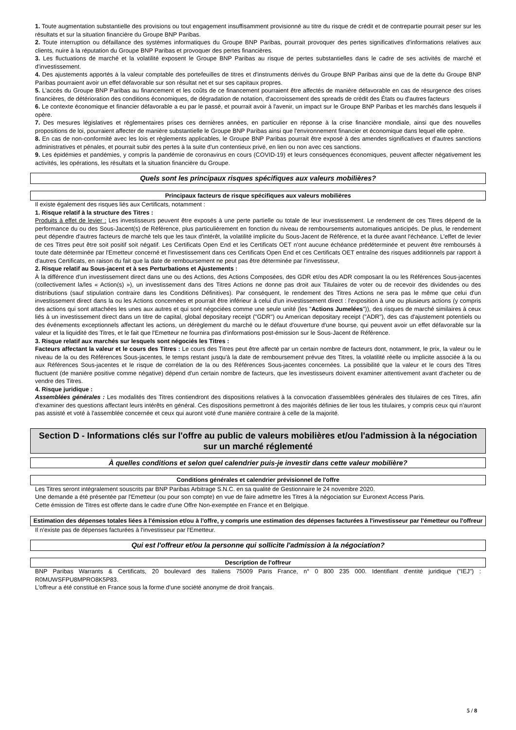1. Toute augmentation substantielle des provisions ou tout engagement insuffisamment provisionné au titre du risque de crédit et de contrepartie pourrait peser sur les résultats et sur la situation financière du Groupe BNP Paribas.
2. Toute interruption ou défaillance des systèmes informatiques du Groupe BNP Paribas, pourrait provoquer des pertes significatives d'informations relatives aux clients, nuire à la réputation du Groupe BNP Paribas et provoquer des pertes financières.
3. Les fluctuations de marché et la volatilité exposent le Groupe BNP Paribas au risque de pertes substantielles dans le cadre de ses activités de marché et d'investissement.
4. Des ajustements apportés à la valeur comptable des portefeuilles de titres et d'instruments dérivés du Groupe BNP Paribas ainsi que de la dette du Groupe BNP Paribas pourraient avoir un effet défavorable sur son résultat net et sur ses capitaux propres.
5. L'accès du Groupe BNP Paribas au financement et les coûts de ce financement pourraient être affectés de manière défavorable en cas de résurgence des crises financières, de détérioration des conditions économiques, de dégradation de notation, d'accroissement des spreads de crédit des États ou d'autres facteurs
6. Le contexte économique et financier défavorable a eu par le passé, et pourrait avoir à l'avenir, un impact sur le Groupe BNP Paribas et les marchés dans lesquels il opère.
7. Des mesures législatives et réglementaires prises ces dernières années, en particulier en réponse à la crise financière mondiale, ainsi que des nouvelles propositions de loi, pourraient affecter de manière substantielle le Groupe BNP Paribas ainsi que l'environnement financier et économique dans lequel elle opère.
8. En cas de non-conformité avec les lois et règlements applicables, le Groupe BNP Paribas pourrait être exposé à des amendes significatives et d'autres sanctions administratives et pénales, et pourrait subir des pertes à la suite d'un contentieux privé, en lien ou non avec ces sanctions.
9. Les épidémies et pandémies, y compris la pandémie de coronavirus en cours (COVID-19) et leurs conséquences économiques, peuvent affecter négativement les activités, les opérations, les résultats et la situation financière du Groupe.
Quels sont les principaux risques spécifiques aux valeurs mobilières?
Principaux facteurs de risque spécifiques aux valeurs mobilières
Il existe également des risques liés aux Certificats, notamment :
1. Risque relatif à la structure des Titres :
Produits à effet de levier : Les investisseurs peuvent être exposés à une perte partielle ou totale de leur investissement. Le rendement de ces Titres dépend de la performance du ou des Sous-Jacent(s) de Référence, plus particulièrement en fonction du niveau de remboursements automatiques anticipés. De plus, le rendement peut dépendre d'autres facteurs de marché tels que les taux d'intérêt, la volatilité implicite du Sous-Jacent de Référence, et la durée avant l'échéance. L'effet de levier de ces Titres peut être soit positif soit négatif. Les Certificats Open End et les Certificats OET n'ont aucune échéance prédéterminée et peuvent être remboursés à toute date déterminée par l'Emetteur concerné et l'investissement dans ces Certificats Open End et ces Certificats OET entraîne des risques additionnels par rapport à d'autres Certificats, en raison du fait que la date de remboursement ne peut pas être déterminée par l'investisseur,
2. Risque relatif au Sous-jacent et à ses Perturbations et Ajustements :
À la différence d'un investissement direct dans une ou des Actions, des Actions Composées, des GDR et/ou des ADR composant la ou les Références Sous-jacentes (collectivement la/les « Action(s) »), un investissement dans des Titres Actions ne donne pas droit aux Titulaires de voter ou de recevoir des dividendes ou des distributions (sauf stipulation contraire dans les Conditions Définitives). Par conséquent, le rendement des Titres Actions ne sera pas le même que celui d'un investissement direct dans la ou les Actions concernées et pourrait être inférieur à celui d'un investissement direct : l'exposition à une ou plusieurs actions (y compris des actions qui sont attachées les unes aux autres et qui sont négociées comme une seule unité (les "Actions Jumelées")), des risques de marché similaires à ceux liés à un investissement direct dans un titre de capital, global depositary receipt ("GDR") ou American depositary receipt ("ADR"), des cas d'ajustement potentiels ou des événements exceptionnels affectant les actions, un dérèglement du marché ou le défaut d'ouverture d'une bourse, qui peuvent avoir un effet défavorable sur la valeur et la liquidité des Titres, et le fait que l'Emetteur ne fournira pas d'informations post-émission sur le Sous-Jacent de Référence.
3. Risque relatif aux marchés sur lesquels sont négociés les Titres :
Facteurs affectant la valeur et le cours des Titres : Le cours des Titres peut être affecté par un certain nombre de facteurs dont, notamment, le prix, la valeur ou le niveau de la ou des Références Sous-jacentes, le temps restant jusqu'à la date de remboursement prévue des Titres, la volatilité réelle ou implicite associée à la ou aux Références Sous-jacentes et le risque de corrélation de la ou des Références Sous-jacentes concernées. La possibilité que la valeur et le cours des Titres fluctuent (de manière positive comme négative) dépend d'un certain nombre de facteurs, que les investisseurs doivent examiner attentivement avant d'acheter ou de vendre des Titres.
4. Risque juridique :
Assemblées générales : Les modalités des Titres contiendront des dispositions relatives à la convocation d'assemblées générales des titulaires de ces Titres, afin d'examiner des questions affectant leurs intérêts en général. Ces dispositions permettront à des majorités définies de lier tous les titulaires, y compris ceux qui n'auront pas assisté et voté à l'assemblée concernée et ceux qui auront voté d'une manière contraire à celle de la majorité.
Section D - Informations clés sur l'offre au public de valeurs mobilières et/ou l'admission à la négociation sur un marché réglementé
À quelles conditions et selon quel calendrier puis-je investir dans cette valeur mobilière?
Conditions générales et calendrier prévisionnel de l'offre
Les Titres seront intégralement souscrits par BNP Paribas Arbitrage S.N.C. en sa qualité de Gestionnaire le 24 novembre 2020.
Une demande a été présentée par l'Emetteur (ou pour son compte) en vue de faire admettre les Titres à la négociation sur Euronext Access Paris.
Cette émission de Titres est offerte dans le cadre d'une Offre Non-exemptée en France et en Belgique.
Estimation des dépenses totales liées à l'émission et/ou à l'offre, y compris une estimation des dépenses facturées à l'investisseur par l'émetteur ou l'offreur
Il n'existe pas de dépenses facturées à l'investisseur par l'Emetteur.
Qui est l'offreur et/ou la personne qui sollicite l'admission à la négociation?
Description de l'offreur
BNP Paribas Warrants & Certificats, 20 boulevard des Italiens 75009 Paris France, n° 0 800 235 000. Identifiant d'entité juridique ("IEJ") : R0MUWSFPU8MPRO8K5P83.
L'offreur a été constitué en France sous la forme d'une société anonyme de droit français.
5 / 8